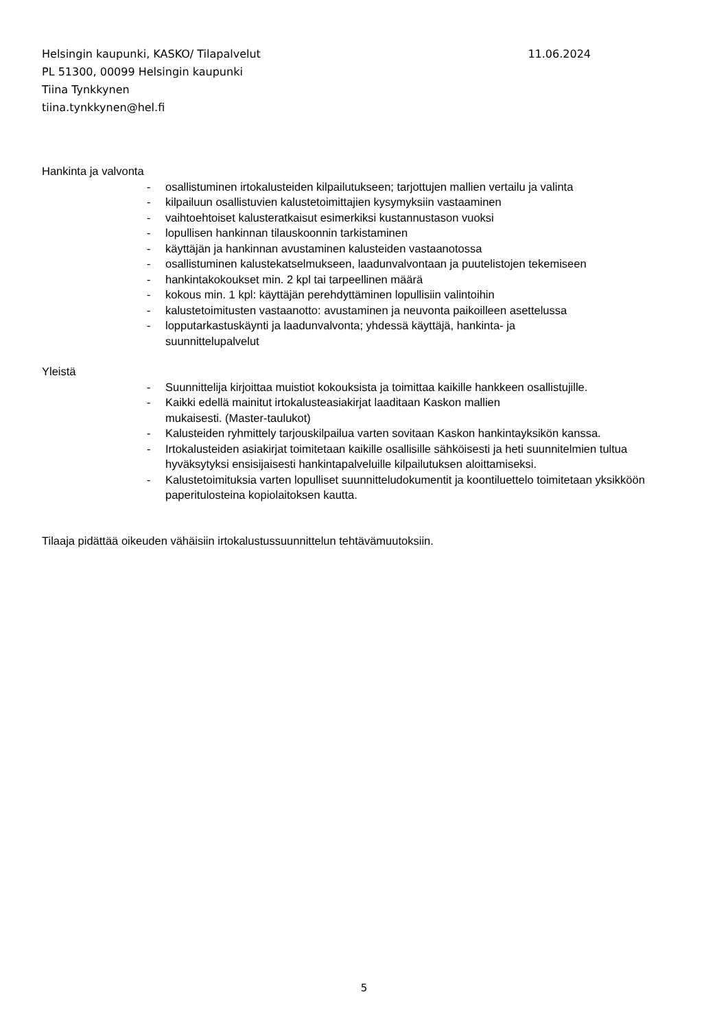Helsingin kaupunki, KASKO/ Tilapalvelut 11.06.2024
PL 51300, 00099 Helsingin kaupunki
Tiina Tynkkynen
tiina.tynkkynen@hel.fi
Hankinta ja valvonta
- osallistuminen irtokalusteiden kilpailutukseen; tarjottujen mallien vertailu ja valinta
- kilpailuun osallistuvien kalustetoimittajien kysymyksiin vastaaminen
- vaihtoehtoiset kalusteratkaisut esimerkiksi kustannustason vuoksi
- lopullisen hankinnan tilauskoonnin tarkistaminen
- käyttäjän ja hankinnan avustaminen kalusteiden vastaanotossa
- osallistuminen kalustekatselmukseen, laadunvalvontaan ja puutelistojen tekemiseen
- hankintakokoukset min. 2 kpl tai tarpeellinen määrä
- kokous min. 1 kpl: käyttäjän perehdyttäminen lopullisiin valintoihin
- kalustetoimitusten vastaanotto: avustaminen ja neuvonta paikoilleen asettelussa
- lopputarkastuskäynti ja laadunvalvonta; yhdessä käyttäjä, hankinta- ja
suunnittelupalvelut
Yleistä
- Suunnittelija kirjoittaa muistiot kokouksista ja toimittaa kaikille hankkeen osallistujille.
- Kaikki edellä mainitut irtokalusteasiakirjat laaditaan Kaskon mallien
mukaisesti. (Master-taulukot)
- Kalusteiden ryhmittely tarjouskilpailua varten sovitaan Kaskon hankintayksikön kanssa.
- Irtokalusteiden asiakirjat toimitetaan kaikille osallisille sähköisesti ja heti suunnitelmien tultua hyväksytyksi ensisijaisesti hankintapalveluille kilpailutuksen aloittamiseksi.
- Kalustetoimituksia varten lopulliset suunnitteludokumentit ja koontiluettelo toimitetaan yksikköön paperitulosteina kopiolaitoksen kautta.
Tilaaja pidättää oikeuden vähäisiin irtokalustussuunnittelun tehtävämuutoksiin.
5